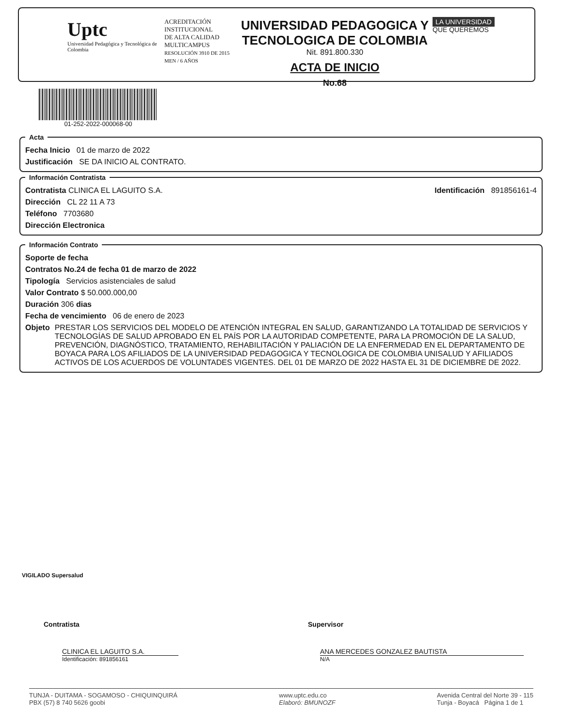Uptc
Universidad Pedagógica y Tecnológica de Colombia
ACREDITACIÓN INSTITUCIONAL
DE ALTA CALIDAD
MULTICAMPUS
RESOLUCIÓN 3910 DE 2015 MEN / 6 AÑOS
UNIVERSIDAD PEDAGOGICA Y TECNOLOGICA DE COLOMBIA
Nit. 891.800.330
ACTA DE INICIO
No.68
LA UNIVERSIDAD
QUE QUEREMOS
01-252-2022-000068-00
Acta
Fecha Inicio 01 de marzo de 2022
Justificación SE DA INICIO AL CONTRATO.
Información Contratista
Contratista CLINICA EL LAGUITO S.A. Identificación 891856161-4
Dirección CL 22 11 A 73
Teléfono 7703680
Dirección Electronica
Información Contrato
Soporte de fecha
Contratos No.24 de fecha 01 de marzo de 2022
Tipología Servicios asistenciales de salud
Valor Contrato $ 50.000.000,00
Duración 306 dias
Fecha de vencimiento 06 de enero de 2023
Objeto PRESTAR LOS SERVICIOS DEL MODELO DE ATENCIÓN INTEGRAL EN SALUD, GARANTIZANDO LA TOTALIDAD DE SERVICIOS Y TECNOLOGÍAS DE SALUD APROBADO EN EL PAÍS POR LA AUTORIDAD COMPETENTE, PARA LA PROMOCIÓN DE LA SALUD, PREVENCIÓN, DIAGNÓSTICO, TRATAMIENTO, REHABILITACIÓN Y PALIACIÓN DE LA ENFERMEDAD EN EL DEPARTAMENTO DE BOYACA PARA LOS AFILIADOS DE LA UNIVERSIDAD PEDAGOGICA Y TECNOLOGICA DE COLOMBIA UNISALUD Y AFILIADOS ACTIVOS DE LOS ACUERDOS DE VOLUNTADES VIGENTES. DEL 01 DE MARZO DE 2022 HASTA EL 31 DE DICIEMBRE DE 2022.
VIGILADO Supersalud
Contratista
CLINICA EL LAGUITO S.A.
Identificación: 891856161
Supervisor
ANA MERCEDES GONZALEZ BAUTISTA
N/A
TUNJA - DUITAMA - SOGAMOSO - CHIQUINQUIRÁ
PBX (57) 8 740 5626 goobi www.uptc.edu.co
Elaboró: BMUNOZF Avenida Central del Norte 39 - 115
Tunja - Boyacá Página 1 de 1